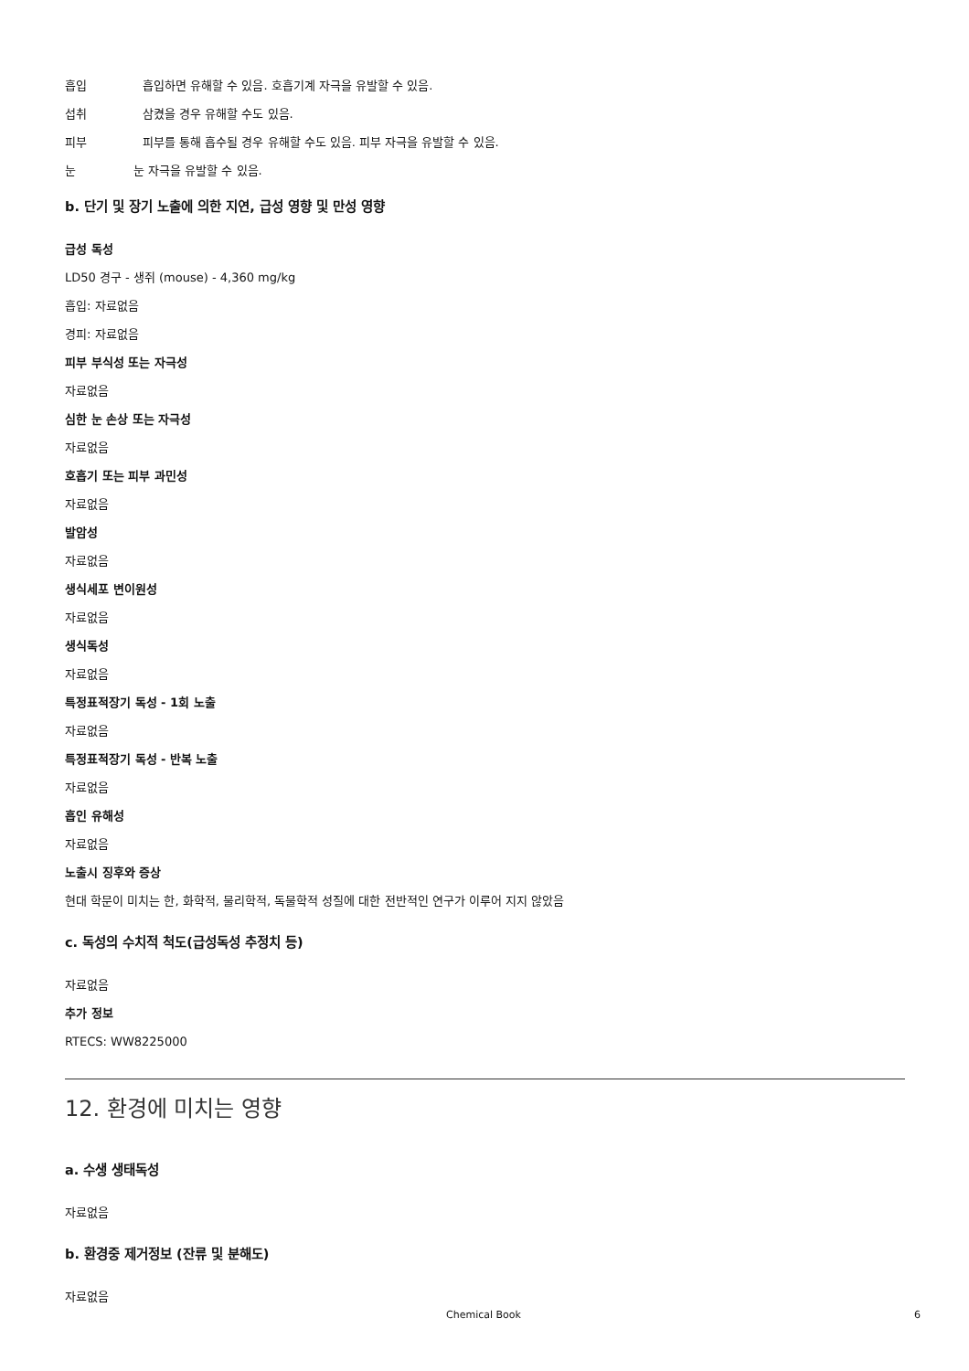흡입 흡입하면 유해할 수 있음. 호흡기계 자극을 유발할 수 있음.
섭취 삼켰을 경우 유해할 수도 있음.
피부 피부를 통해 흡수될 경우 유해할 수도 있음. 피부 자극을 유발할 수 있음.
눈 눈 자극을 유발할 수 있음.
b. 단기 및 장기 노출에 의한 지연, 급성 영향 및 만성 영향
급성 독성
LD50 경구 - 생쥐 (mouse) - 4,360 mg/kg
흡입: 자료없음
경피: 자료없음
피부 부식성 또는 자극성
자료없음
심한 눈 손상 또는 자극성
자료없음
호흡기 또는 피부 과민성
자료없음
발암성
자료없음
생식세포 변이원성
자료없음
생식독성
자료없음
특정표적장기 독성 - 1회 노출
자료없음
특정표적장기 독성 - 반복 노출
자료없음
흡인 유해성
자료없음
노출시 징후와 증상
현대 학문이 미치는 한, 화학적, 물리학적, 독물학적 성질에 대한 전반적인 연구가 이루어 지지 않았음
c. 독성의 수치적 척도(급성독성 추정치 등)
자료없음
추가 정보
RTECS: WW8225000
12. 환경에 미치는 영향
a. 수생 생태독성
자료없음
b. 환경중 제거정보 (잔류 및 분해도)
자료없음
Chemical Book 6